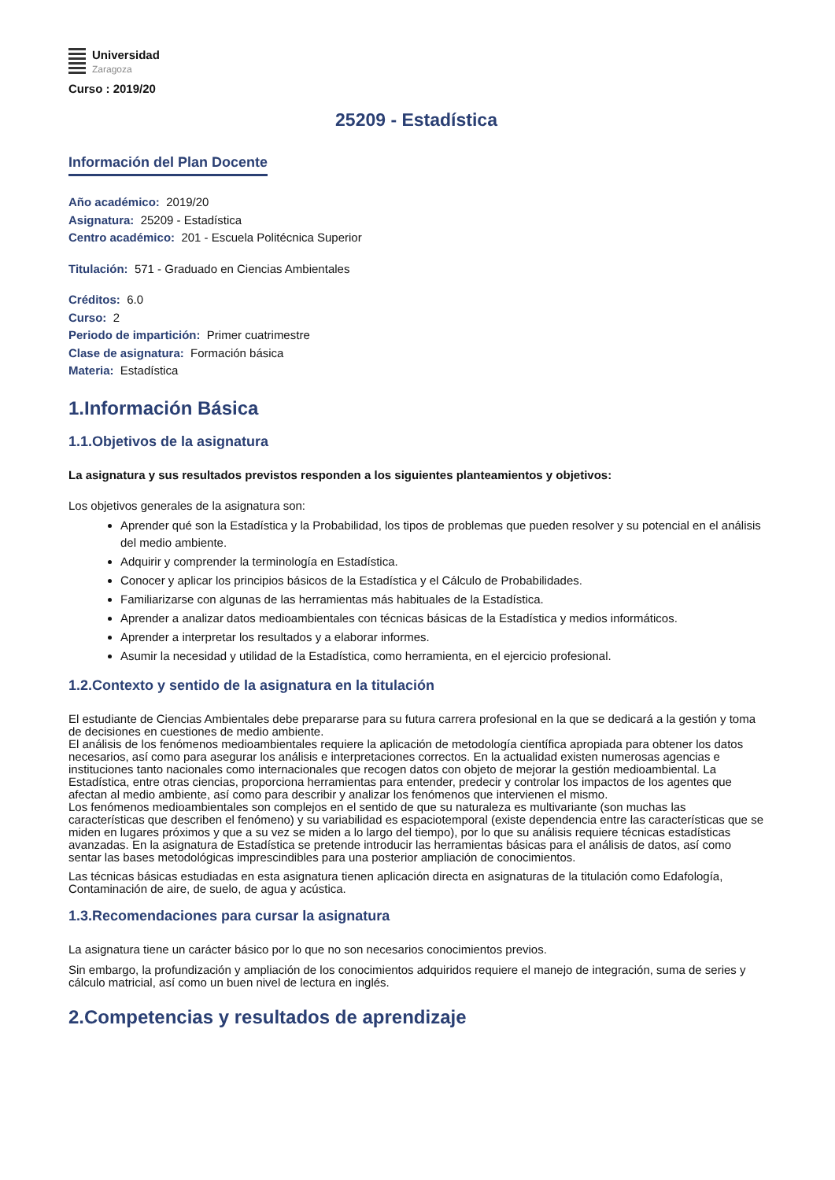Universidad
Zaragoza
Curso : 2019/20
25209 - Estadística
Información del Plan Docente
Año académico: 2019/20
Asignatura: 25209 - Estadística
Centro académico: 201 - Escuela Politécnica Superior
Titulación: 571 - Graduado en Ciencias Ambientales
Créditos: 6.0
Curso: 2
Periodo de impartición: Primer cuatrimestre
Clase de asignatura: Formación básica
Materia: Estadística
1.Información Básica
1.1.Objetivos de la asignatura
La asignatura y sus resultados previstos responden a los siguientes planteamientos y objetivos:
Los objetivos generales de la asignatura son:
Aprender qué son la Estadística y la Probabilidad, los tipos de problemas que pueden resolver y su potencial en el análisis del medio ambiente.
Adquirir y comprender la terminología en Estadística.
Conocer y aplicar los principios básicos de la Estadística y el Cálculo de Probabilidades.
Familiarizarse con algunas de las herramientas más habituales de la Estadística.
Aprender a analizar datos medioambientales con técnicas básicas de la Estadística y medios informáticos.
Aprender a interpretar los resultados y a elaborar informes.
Asumir la necesidad y utilidad de la Estadística, como herramienta, en el ejercicio profesional.
1.2.Contexto y sentido de la asignatura en la titulación
El estudiante de Ciencias Ambientales debe prepararse para su futura carrera profesional en la que se dedicará a la gestión y toma de decisiones en cuestiones de medio ambiente.
El análisis de los fenómenos medioambientales requiere la aplicación de metodología científica apropiada para obtener los datos necesarios, así como para asegurar los análisis e interpretaciones correctos. En la actualidad existen numerosas agencias e instituciones tanto nacionales como internacionales que recogen datos con objeto de mejorar la gestión medioambiental. La Estadística, entre otras ciencias, proporciona herramientas para entender, predecir y controlar los impactos de los agentes que afectan al medio ambiente, así como para describir y analizar los fenómenos que intervienen el mismo.
Los fenómenos medioambientales son complejos en el sentido de que su naturaleza es multivariante (son muchas las características que describen el fenómeno) y su variabilidad es espaciotemporal (existe dependencia entre las características que se miden en lugares próximos y que a su vez se miden a lo largo del tiempo), por lo que su análisis requiere técnicas estadísticas avanzadas. En la asignatura de Estadística se pretende introducir las herramientas básicas para el análisis de datos, así como sentar las bases metodológicas imprescindibles para una posterior ampliación de conocimientos.
Las técnicas básicas estudiadas en esta asignatura tienen aplicación directa en asignaturas de la titulación como Edafología, Contaminación de aire, de suelo, de agua y acústica.
1.3.Recomendaciones para cursar la asignatura
La asignatura tiene un carácter básico por lo que no son necesarios conocimientos previos.
Sin embargo, la profundización y ampliación de los conocimientos adquiridos requiere el manejo de integración, suma de series y cálculo matricial, así como un buen nivel de lectura en inglés.
2.Competencias y resultados de aprendizaje